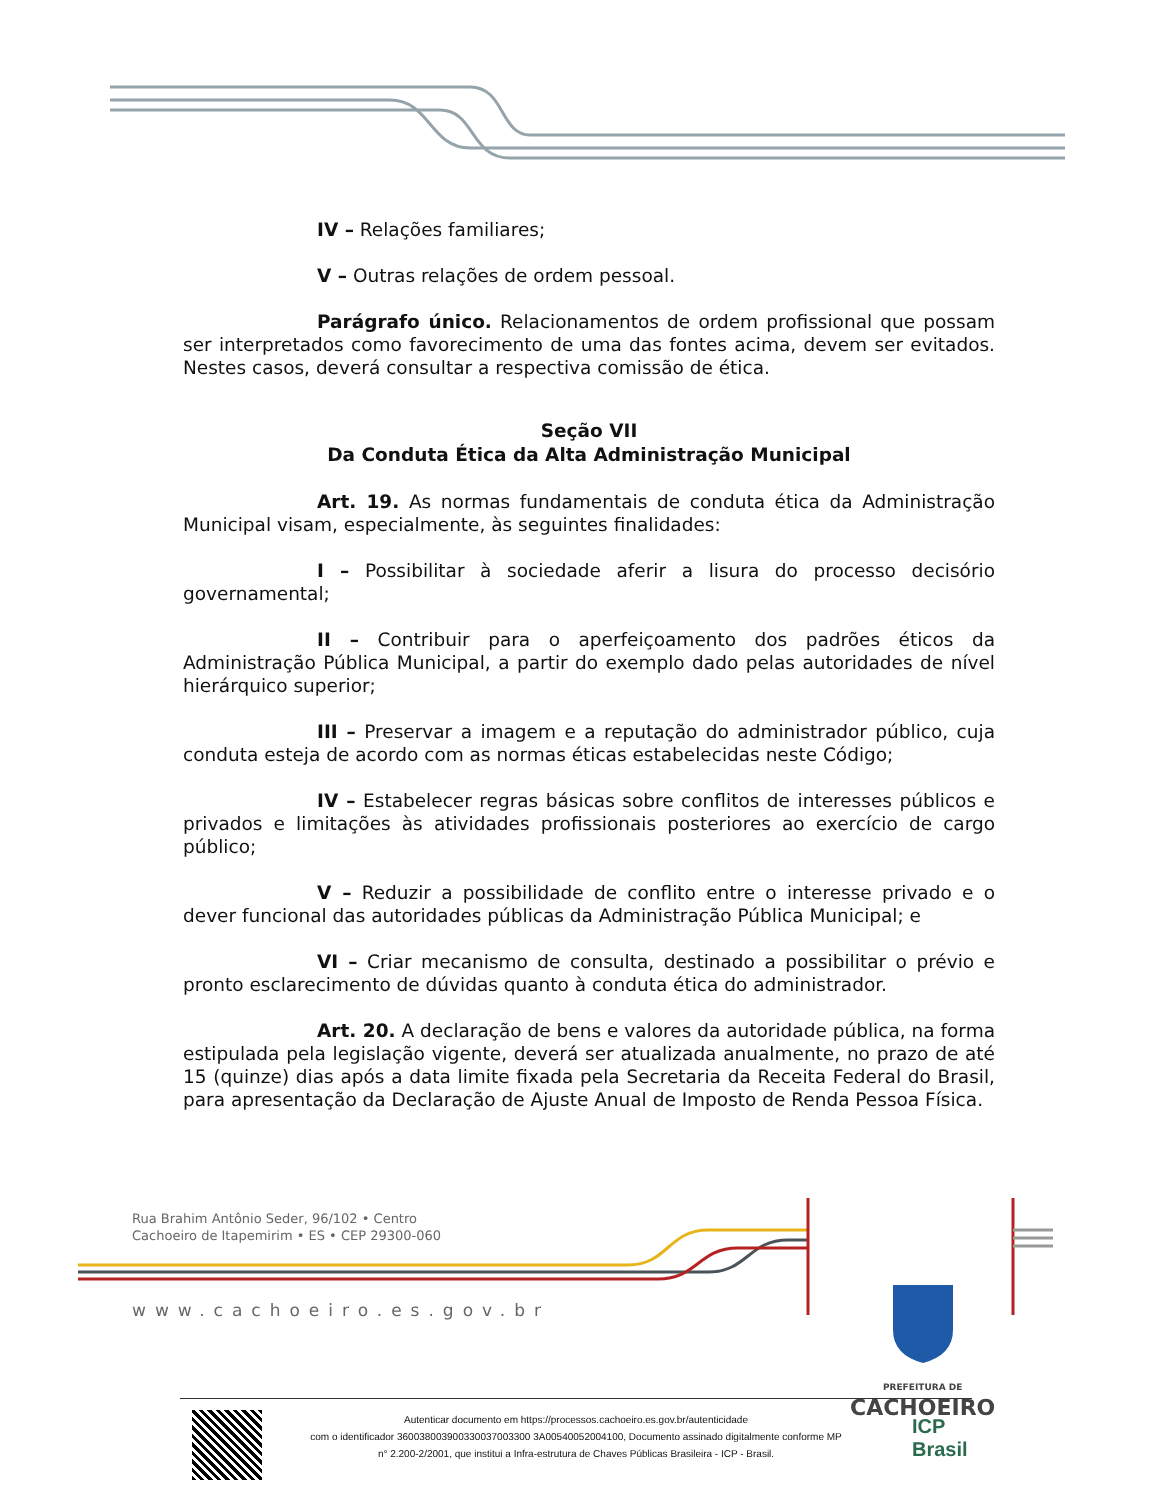IV – Relações familiares;
V – Outras relações de ordem pessoal.
Parágrafo único. Relacionamentos de ordem profissional que possam ser interpretados como favorecimento de uma das fontes acima, devem ser evitados. Nestes casos, deverá consultar a respectiva comissão de ética.
Seção VII
Da Conduta Ética da Alta Administração Municipal
Art. 19. As normas fundamentais de conduta ética da Administração Municipal visam, especialmente, às seguintes finalidades:
I – Possibilitar à sociedade aferir a lisura do processo decisório governamental;
II – Contribuir para o aperfeiçoamento dos padrões éticos da Administração Pública Municipal, a partir do exemplo dado pelas autoridades de nível hierárquico superior;
III – Preservar a imagem e a reputação do administrador público, cuja conduta esteja de acordo com as normas éticas estabelecidas neste Código;
IV – Estabelecer regras básicas sobre conflitos de interesses públicos e privados e limitações às atividades profissionais posteriores ao exercício de cargo público;
V – Reduzir a possibilidade de conflito entre o interesse privado e o dever funcional das autoridades públicas da Administração Pública Municipal; e
VI – Criar mecanismo de consulta, destinado a possibilitar o prévio e pronto esclarecimento de dúvidas quanto à conduta ética do administrador.
Art. 20. A declaração de bens e valores da autoridade pública, na forma estipulada pela legislação vigente, deverá ser atualizada anualmente, no prazo de até 15 (quinze) dias após a data limite fixada pela Secretaria da Receita Federal do Brasil, para apresentação da Declaração de Ajuste Anual de Imposto de Renda Pessoa Física.
Rua Brahim Antônio Seder, 96/102 • Centro
Cachoeiro de Itapemirim • ES • CEP 29300-060
www.cachoeiro.es.gov.br
PREFEITURA DE
CACHOEIRO
Autenticar documento em https://processos.cachoeiro.es.gov.br/autenticidade
com o identificador 360038003900330037003300 3A00540052004100, Documento assinado digitalmente conforme MP
n° 2.200-2/2001, que institui a Infra-estrutura de Chaves Públicas Brasileira - ICP - Brasil.
ICP
Brasil